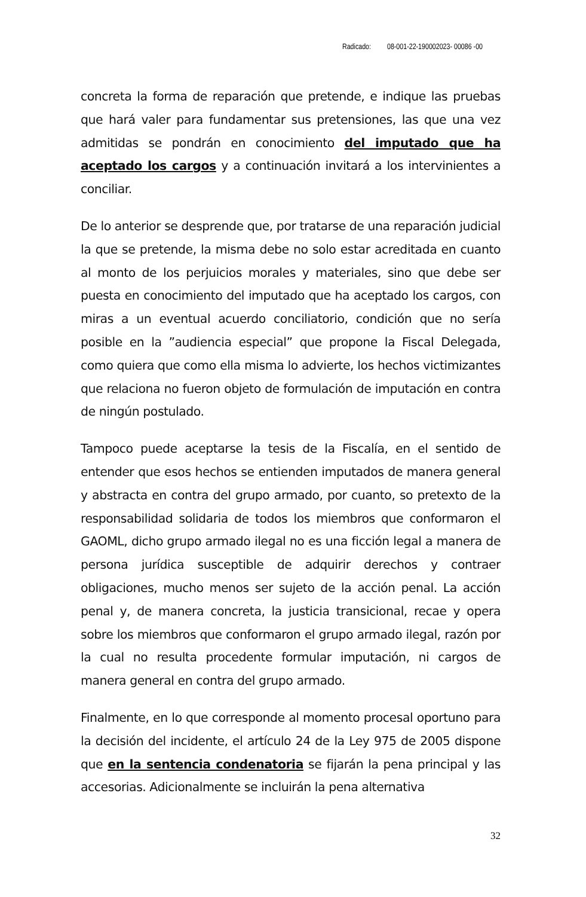Radicado: 08-001-22-190002023- 00086 -00
concreta la forma de reparación que pretende, e indique las pruebas que hará valer para fundamentar sus pretensiones, las que una vez admitidas se pondrán en conocimiento del imputado que ha aceptado los cargos y a continuación invitará a los intervinientes a conciliar.
De lo anterior se desprende que, por tratarse de una reparación judicial la que se pretende, la misma debe no solo estar acreditada en cuanto al monto de los perjuicios morales y materiales, sino que debe ser puesta en conocimiento del imputado que ha aceptado los cargos, con miras a un eventual acuerdo conciliatorio, condición que no sería posible en la ”audiencia especial” que propone la Fiscal Delegada, como quiera que como ella misma lo advierte, los hechos victimizantes que relaciona no fueron objeto de formulación de imputación en contra de ningún postulado.
Tampoco puede aceptarse la tesis de la Fiscalía, en el sentido de entender que esos hechos se entienden imputados de manera general y abstracta en contra del grupo armado, por cuanto, so pretexto de la responsabilidad solidaria de todos los miembros que conformaron el GAOML, dicho grupo armado ilegal no es una ficción legal a manera de persona jurídica susceptible de adquirir derechos y contraer obligaciones, mucho menos ser sujeto de la acción penal. La acción penal y, de manera concreta, la justicia transicional, recae y opera sobre los miembros que conformaron el grupo armado ilegal, razón por la cual no resulta procedente formular imputación, ni cargos de manera general en contra del grupo armado.
Finalmente, en lo que corresponde al momento procesal oportuno para la decisión del incidente, el artículo 24 de la Ley 975 de 2005 dispone que en la sentencia condenatoria se fijarán la pena principal y las accesorias. Adicionalmente se incluirán la pena alternativa
32